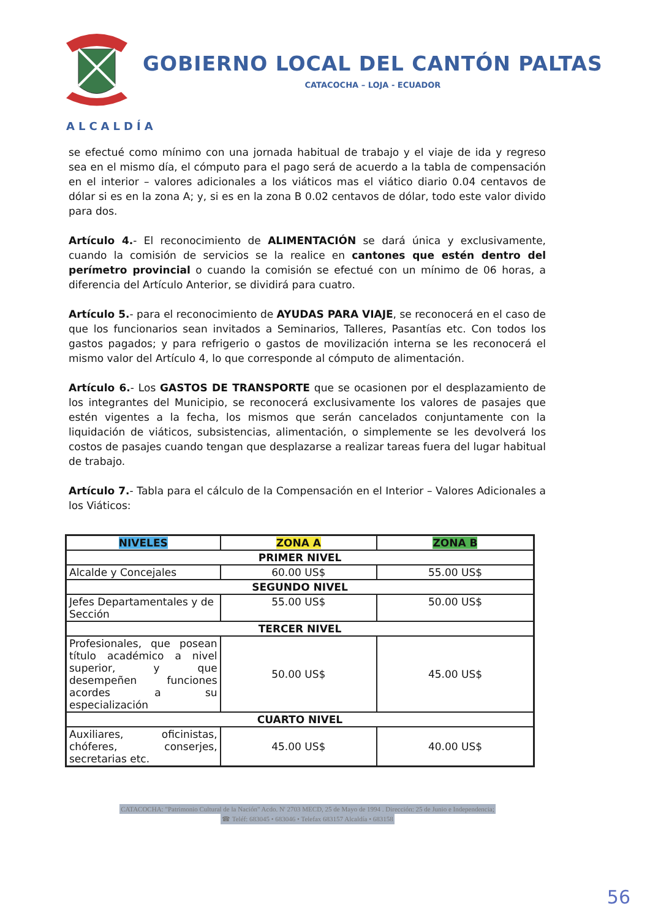GOBIERNO LOCAL DEL CANTÓN PALTAS
CATACOCHA – LOJA - ECUADOR
ALCALDÍA
se efectué como mínimo con una jornada habitual de trabajo y el viaje de ida y regreso sea en el mismo día, el cómputo para el pago será de acuerdo a la tabla de compensación en el interior – valores adicionales a los viáticos mas el viático diario 0.04 centavos de dólar si es en la zona A; y, si es en la zona B 0.02 centavos de dólar, todo este valor divido para dos.
Artículo 4.- El reconocimiento de ALIMENTACIÓN se dará única y exclusivamente, cuando la comisión de servicios se la realice en cantones que estén dentro del perímetro provincial o cuando la comisión se efectué con un mínimo de 06 horas, a diferencia del Artículo Anterior, se dividirá para cuatro.
Artículo 5.- para el reconocimiento de AYUDAS PARA VIAJE, se reconocerá en el caso de que los funcionarios sean invitados a Seminarios, Talleres, Pasantías etc. Con todos los gastos pagados; y para refrigerio o gastos de movilización interna se les reconocerá el mismo valor del Artículo 4, lo que corresponde al cómputo de alimentación.
Artículo 6.- Los GASTOS DE TRANSPORTE que se ocasionen por el desplazamiento de los integrantes del Municipio, se reconocerá exclusivamente los valores de pasajes que estén vigentes a la fecha, los mismos que serán cancelados conjuntamente con la liquidación de viáticos, subsistencias, alimentación, o simplemente se les devolverá los costos de pasajes cuando tengan que desplazarse a realizar tareas fuera del lugar habitual de trabajo.
Artículo 7.- Tabla para el cálculo de la Compensación en el Interior – Valores Adicionales a los Viáticos:
| NIVELES | ZONA A | ZONA B |
| --- | --- | --- |
| PRIMER NIVEL | | |
| Alcalde y Concejales | 60.00 US$ | 55.00 US$ |
| SEGUNDO NIVEL | | |
| Jefes Departamentales y de Sección | 55.00 US$ | 50.00 US$ |
| TERCER NIVEL | | |
| Profesionales, que posean título académico a nivel superior, y que desempeñen funciones acordes a su especialización | 50.00 US$ | 45.00 US$ |
| CUARTO NIVEL | | |
| Auxiliares, oficinistas, chóferes, conserjes, secretarias etc. | 45.00 US$ | 40.00 US$ |
CATACOCHA: "Patrimonio Cultural de la Nación" Acdo. N' 2703 MECD, 25 de Mayo de 1994 . Dirección: 25 de Junio e Independencia;
☎ Teléf: 683045 • 683046 • Telefax 683157 Alcaldía • 683158
56